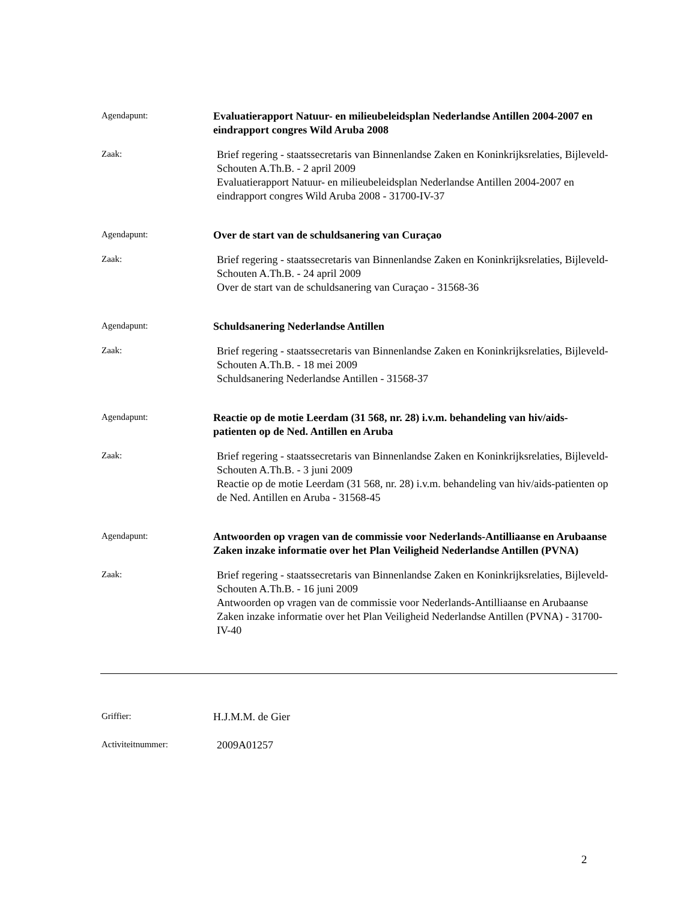Agendapunt:
Evaluatierapport Natuur- en milieubeleidsplan Nederlandse Antillen 2004-2007 en eindrapport congres Wild Aruba 2008
Zaak:
Brief regering - staatssecretaris van Binnenlandse Zaken en Koninkrijksrelaties, Bijleveld-Schouten A.Th.B. - 2 april 2009
Evaluatierapport Natuur- en milieubeleidsplan Nederlandse Antillen 2004-2007 en eindrapport congres Wild Aruba 2008 - 31700-IV-37
Agendapunt:
Over de start van de schuldsanering van Curaçao
Zaak:
Brief regering - staatssecretaris van Binnenlandse Zaken en Koninkrijksrelaties, Bijleveld-Schouten A.Th.B. - 24 april 2009
Over de start van de schuldsanering van Curaçao - 31568-36
Agendapunt:
Schuldsanering Nederlandse Antillen
Zaak:
Brief regering - staatssecretaris van Binnenlandse Zaken en Koninkrijksrelaties, Bijleveld-Schouten A.Th.B. - 18 mei 2009
Schuldsanering Nederlandse Antillen - 31568-37
Agendapunt:
Reactie op de motie Leerdam (31 568, nr. 28) i.v.m. behandeling van hiv/aids-patienten op de Ned. Antillen en Aruba
Zaak:
Brief regering - staatssecretaris van Binnenlandse Zaken en Koninkrijksrelaties, Bijleveld-Schouten A.Th.B. - 3 juni 2009
Reactie op de motie Leerdam (31 568, nr. 28) i.v.m. behandeling van hiv/aids-patienten op de Ned. Antillen en Aruba - 31568-45
Agendapunt:
Antwoorden op vragen van de commissie voor Nederlands-Antilliaanse en Arubaanse Zaken inzake informatie over het Plan Veiligheid Nederlandse Antillen (PVNA)
Zaak:
Brief regering - staatssecretaris van Binnenlandse Zaken en Koninkrijksrelaties, Bijleveld-Schouten A.Th.B. - 16 juni 2009
Antwoorden op vragen van de commissie voor Nederlands-Antilliaanse en Arubaanse Zaken inzake informatie over het Plan Veiligheid Nederlandse Antillen (PVNA) - 31700-IV-40
Griffier:
H.J.M.M. de Gier
Activiteitnummer:
2009A01257
2